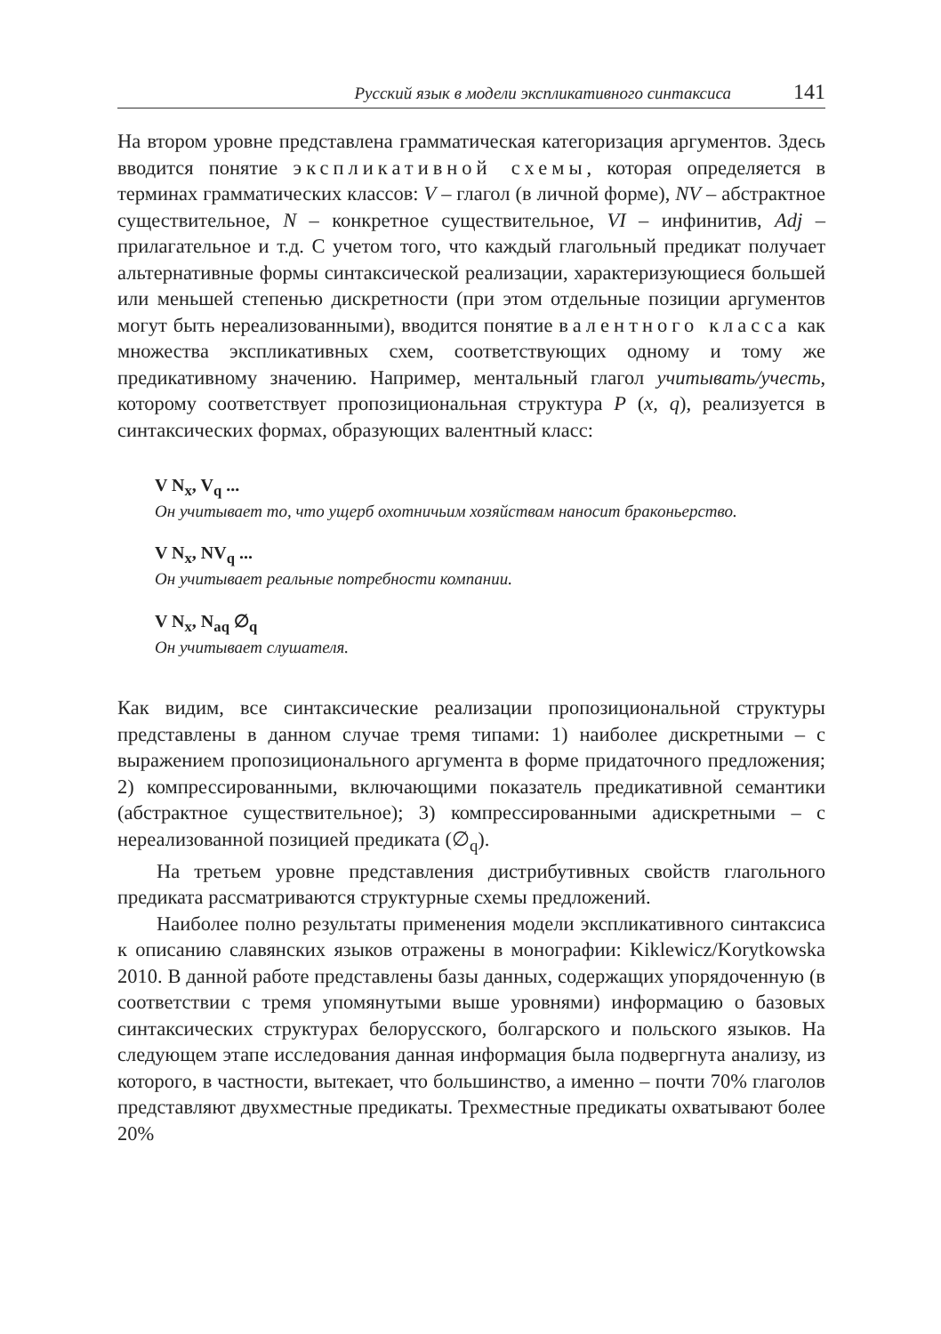Русский язык в модели экспликативного синтаксиса 141
На втором уровне представлена грамматическая категоризация аргументов. Здесь вводится понятие экспликативной схемы, которая определяется в терминах грамматических классов: V – глагол (в личной форме), NV – абстрактное существительное, N – конкретное существительное, VI – инфинитив, Adj – прилагательное и т.д. С учетом того, что каждый глагольный предикат получает альтернативные формы синтаксической реализации, характеризующиеся большей или меньшей степенью дискретности (при этом отдельные позиции аргументов могут быть нереализованными), вводится понятие валентного класса как множества экспликативных схем, соответствующих одному и тому же предикативному значению. Например, ментальный глагол учитывать/учесть, которому соответствует пропозициональная структура P (x, q), реализуется в синтаксических формах, образующих валентный класс:
V N<sub>x</sub>, V<sub>q</sub> ...
Он учитывает то, что ущерб охотничьим хозяйствам наносит браконьерство.
V N<sub>x</sub>, NV<sub>q</sub> ...
Он учитывает реальные потребности компании.
V N<sub>x</sub>, N<sub>aq</sub> ∅<sub>q</sub>
Он учитывает слушателя.
Как видим, все синтаксические реализации пропозициональной структуры представлены в данном случае тремя типами: 1) наиболее дискретными – с выражением пропозиционального аргумента в форме придаточного предложения; 2) компрессированными, включающими показатель предикативной семантики (абстрактное существительное); 3) компрессированными адискретными – с нереализованной позицией предиката (∅<sub>q</sub>).
На третьем уровне представления дистрибутивных свойств глагольного предиката рассматриваются структурные схемы предложений.
Наиболее полно результаты применения модели экспликативного синтаксиса к описанию славянских языков отражены в монографии: Kiklewicz/Korytkowska 2010. В данной работе представлены базы данных, содержащих упорядоченную (в соответствии с тремя упомянутыми выше уровнями) информацию о базовых синтаксических структурах белорусского, болгарского и польского языков. На следующем этапе исследования данная информация была подвергнута анализу, из которого, в частности, вытекает, что большинство, а именно – почти 70% глаголов представляют двухместные предикаты. Трехместные предикаты охватывают более 20%